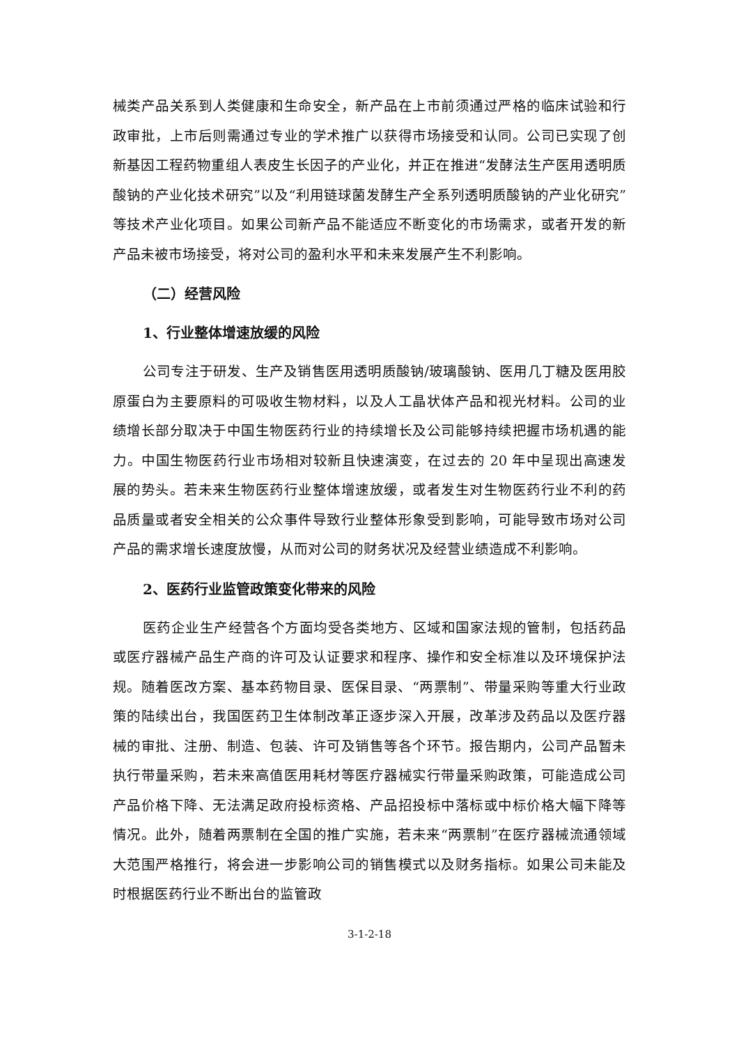械类产品关系到人类健康和生命安全，新产品在上市前须通过严格的临床试验和行政审批，上市后则需通过专业的学术推广以获得市场接受和认同。公司已实现了创新基因工程药物重组人表皮生长因子的产业化，并正在推进“发酵法生产医用透明质酸钠的产业化技术研究”以及“利用链球菌发酵生产全系列透明质酸钠的产业化研究”等技术产业化项目。如果公司新产品不能适应不断变化的市场需求，或者开发的新产品未被市场接受，将对公司的盈利水平和未来发展产生不利影响。
（二）经营风险
1、行业整体增速放缓的风险
公司专注于研发、生产及销售医用透明质酸钠/玻璃酸钠、医用几丁糖及医用胶原蛋白为主要原料的可吸收生物材料，以及人工晶状体产品和视光材料。公司的业绩增长部分取决于中国生物医药行业的持续增长及公司能够持续把握市场机遇的能力。中国生物医药行业市场相对较新且快速演变，在过去的 20 年中呈现出高速发展的势头。若未来生物医药行业整体增速放缓，或者发生对生物医药行业不利的药品质量或者安全相关的公众事件导致行业整体形象受到影响，可能导致市场对公司产品的需求增长速度放慢，从而对公司的财务状况及经营业绩造成不利影响。
2、医药行业监管政策变化带来的风险
医药企业生产经营各个方面均受各类地方、区域和国家法规的管制，包括药品或医疗器械产品生产商的许可及认证要求和程序、操作和安全标准以及环境保护法规。随着医改方案、基本药物目录、医保目录、“两票制”、带量采购等重大行业政策的陆续出台，我国医药卫生体制改革正逐步深入开展，改革涉及药品以及医疗器械的审批、注册、制造、包装、许可及销售等各个环节。报告期内，公司产品暂未执行带量采购，若未来高值医用耗材等医疗器械实行带量采购政策，可能造成公司产品价格下降、无法满足政府投标资格、产品招投标中落标或中标价格大幅下降等情况。此外，随着两票制在全国的推广实施，若未来“两票制”在医疗器械流通领域大范围严格推行，将会进一步影响公司的销售模式以及财务指标。如果公司未能及时根据医药行业不断出台的监管政
3-1-2-18